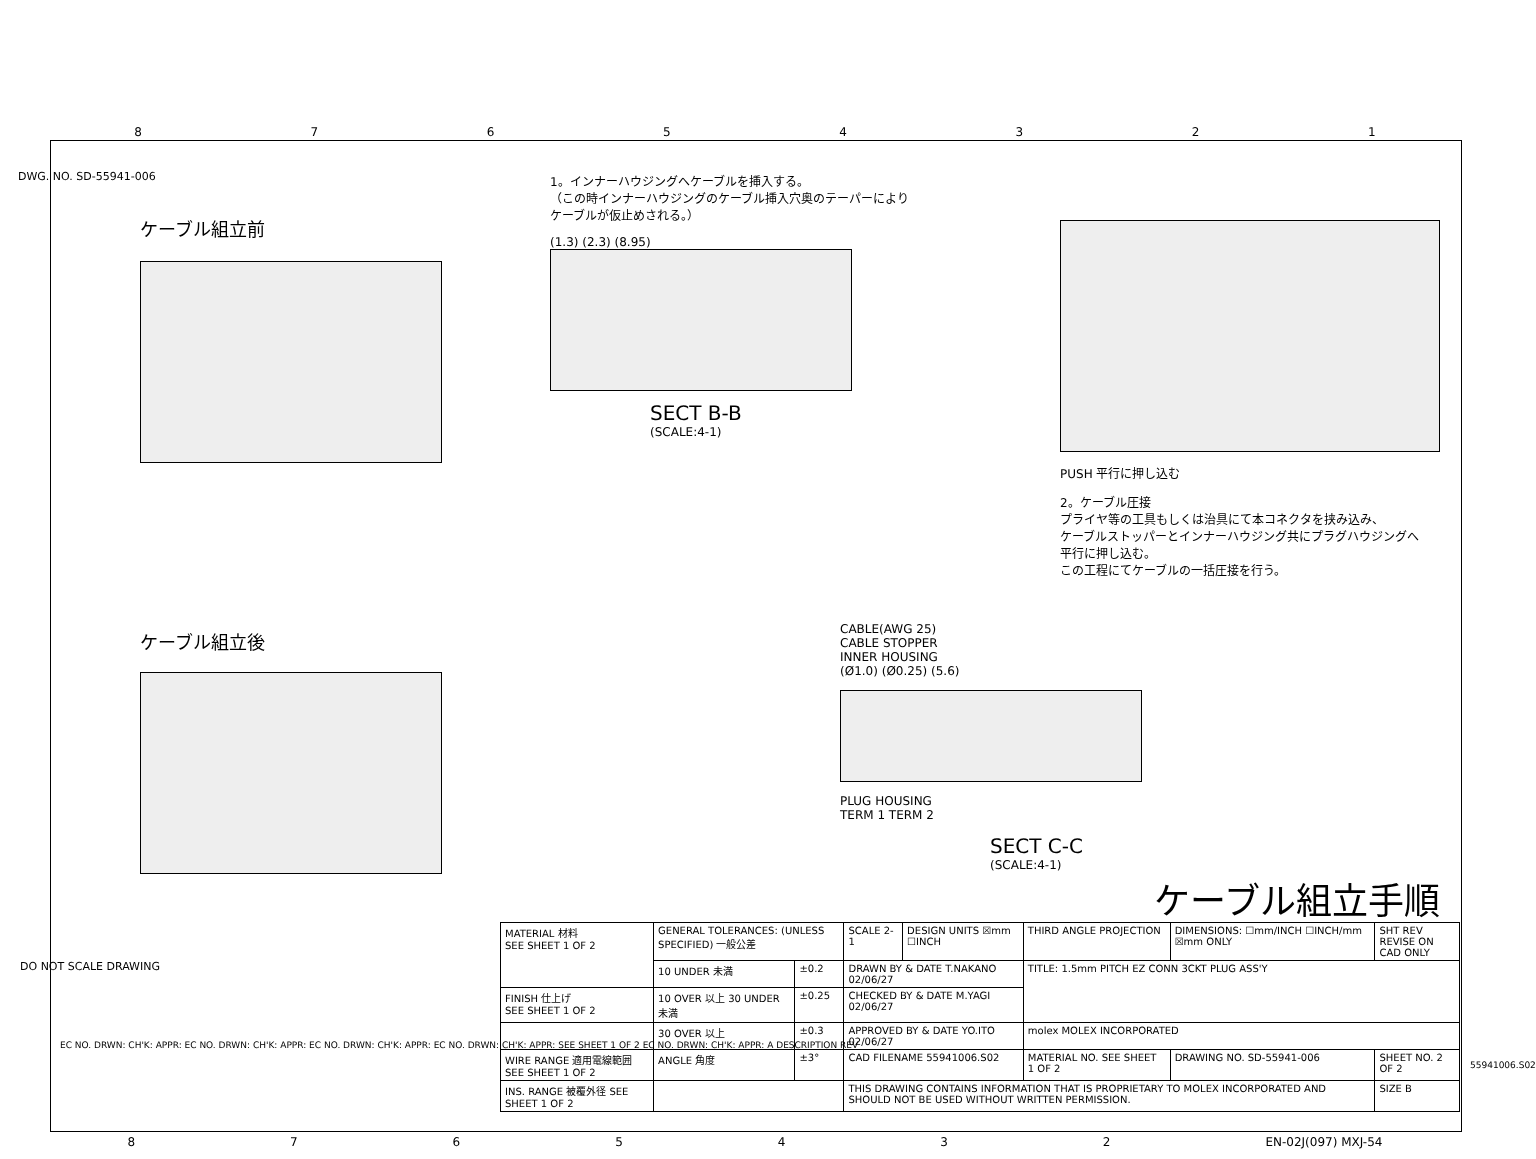87654321
DWG. NO. SD-55941-006
ケーブル組立前
1。インナーハウジングへケーブルを挿入する。
（この時インナーハウジングのケーブル挿入穴奥のテーパーにより
ケーブルが仮止めされる。）
(1.3) (2.3) (8.95)
SECT B-B
(SCALE:4-1)
PUSH 平行に押し込む
2。ケーブル圧接
プライヤ等の工具もしくは治具にて本コネクタを挟み込み、
ケーブルストッパーとインナーハウジング共にプラグハウジングへ
平行に押し込む。
この工程にてケーブルの一括圧接を行う。
ケーブル組立後
CABLE(AWG 25)
CABLE STOPPER
INNER HOUSING
(Ø1.0) (Ø0.25) (5.6)
PLUG HOUSING
TERM 1 TERM 2
SECT C-C
(SCALE:4-1)
ケーブル組立手順
DO NOT SCALE DRAWING
EC NO. DRWN: CH'K: APPR: EC NO. DRWN: CH'K: APPR: EC NO. DRWN: CH'K: APPR: EC NO. DRWN: CH'K: APPR: SEE SHEET 1 OF 2 EC NO. DRWN: CH'K: APPR: A DESCRIPTION REV
| MATERIAL 材料 SEE SHEET 1 OF 2 | GENERAL TOLERANCES: (UNLESS SPECIFIED) 一般公差 | | SCALE 2-1 | DESIGN UNITS ☒mm ☐INCH | THIRD ANGLE PROJECTION | DIMENSIONS: ☐mm/INCH ☐INCH/mm ☒mm ONLY | SHT REV REVISE ON CAD ONLY |
| | 10 UNDER 未満 | ±0.2 | DRAWN BY & DATE T.NAKANO 02/06/27 | | TITLE: 1.5mm PITCH EZ CONN 3CKT PLUG ASS'Y | | |
| FINISH 仕上げ SEE SHEET 1 OF 2 | 10 OVER 以上 30 UNDER 未満 | ±0.25 | CHECKED BY & DATE M.YAGI 02/06/27 | | | | |
| | 30 OVER 以上 | ±0.3 | APPROVED BY & DATE YO.ITO 02/06/27 | | molex MOLEX INCORPORATED | | |
| WIRE RANGE 適用電線範囲 SEE SHEET 1 OF 2 | ANGLE 角度 | ±3° | CAD FILENAME 55941006.S02 | | MATERIAL NO. SEE SHEET 1 OF 2 | DRAWING NO. SD-55941-006 | SHEET NO. 2 OF 2 |
| INS. RANGE 被覆外径 SEE SHEET 1 OF 2 | | | THIS DRAWING CONTAINS INFORMATION THAT IS PROPRIETARY TO MOLEX INCORPORATED AND SHOULD NOT BE USED WITHOUT WRITTEN PERMISSION. | | | | SIZE B |
55941006.S02
8765432 EN-02J(097) MXJ-54